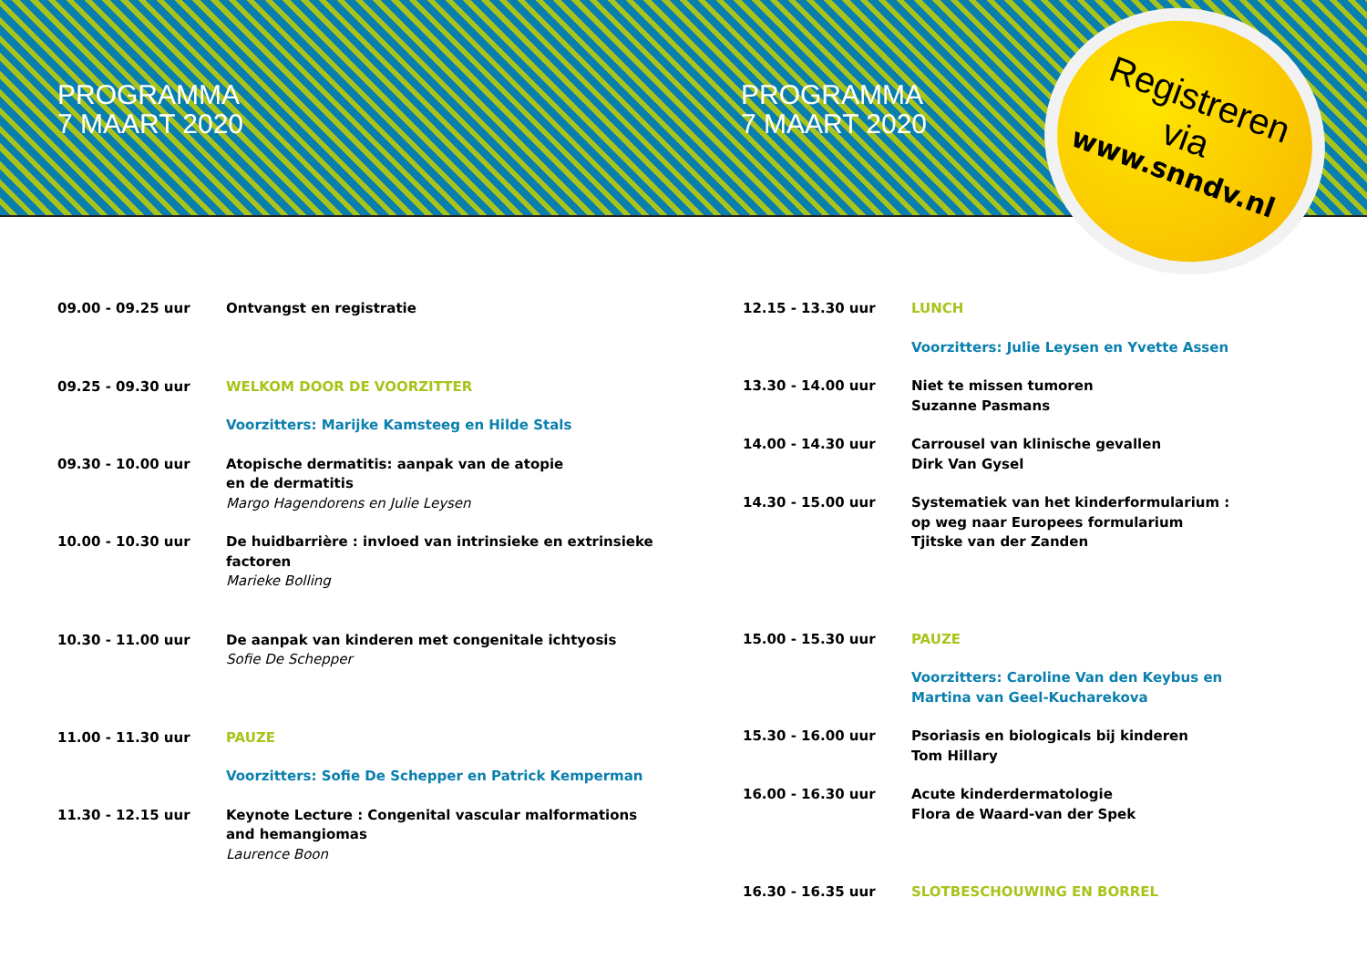PROGRAMMA
7 MAART 2020
PROGRAMMA
7 MAART 2020
Registreren
via
www.snndv.nl
09.00 - 09.25 uur Ontvangst en registratie
09.25 - 09.30 uur WELKOM DOOR DE VOORZITTER
Voorzitters: Marijke Kamsteeg en Hilde Stals
09.30 - 10.00 uur Atopische dermatitis: aanpak van de atopie
en de dermatitis
Margo Hagendorens en Julie Leysen
10.00 - 10.30 uur De huidbarrière : invloed van intrinsieke en extrinsieke
factoren
Marieke Bolling
10.30 - 11.00 uur De aanpak van kinderen met congenitale ichtyosis
Sofie De Schepper
11.00 - 11.30 uur PAUZE
Voorzitters: Sofie De Schepper en Patrick Kemperman
11.30 - 12.15 uur Keynote Lecture : Congenital vascular malformations
and hemangiomas
Laurence Boon
12.15 - 13.30 uur LUNCH
Voorzitters: Julie Leysen en Yvette Assen
13.30 - 14.00 uur Niet te missen tumoren
Suzanne Pasmans
14.00 - 14.30 uur Carrousel van klinische gevallen
Dirk Van Gysel
14.30 - 15.00 uur Systematiek van het kinderformularium :
op weg naar Europees formularium
Tjitske van der Zanden
15.00 - 15.30 uur PAUZE
Voorzitters: Caroline Van den Keybus en
Martina van Geel-Kucharekova
15.30 - 16.00 uur Psoriasis en biologicals bij kinderen
Tom Hillary
16.00 - 16.30 uur Acute kinderdermatologie
Flora de Waard-van der Spek
16.30 - 16.35 uur SLOTBESCHOUWING EN BORREL